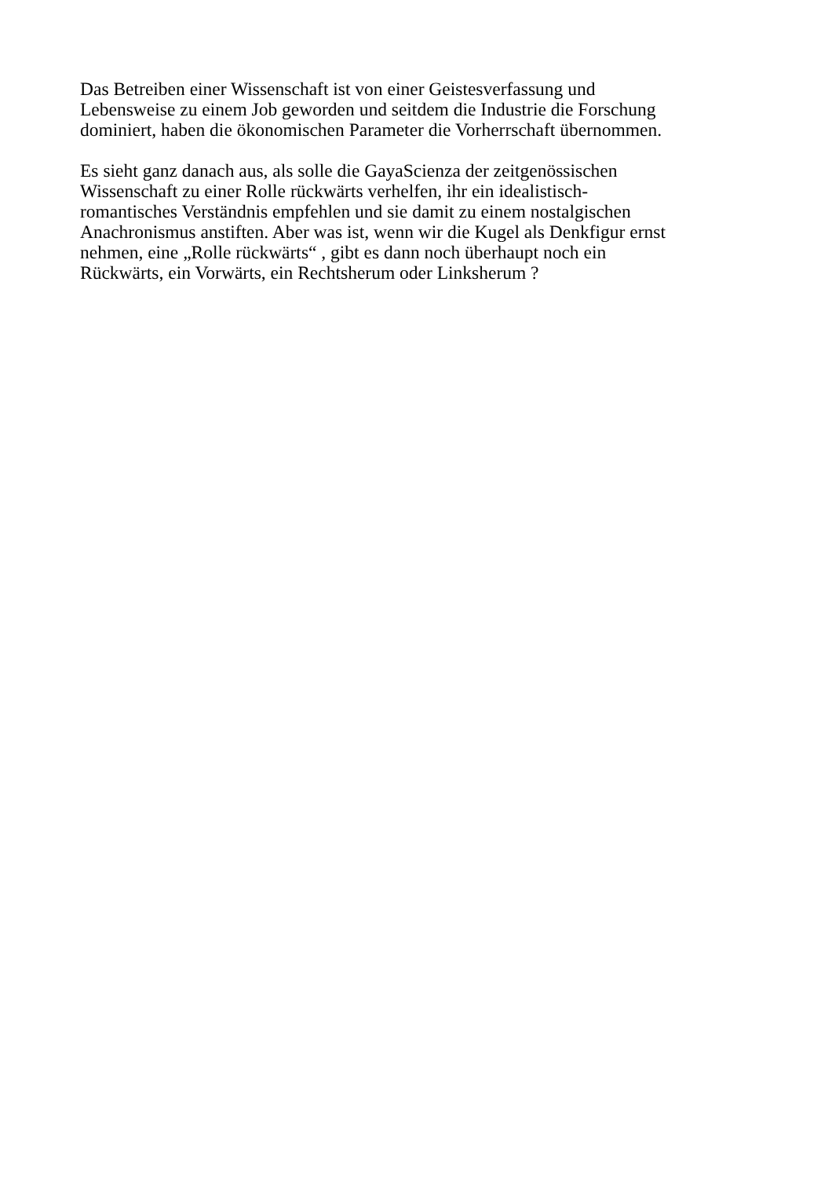Das Betreiben einer Wissenschaft ist von einer Geistesverfassung und
Lebensweise zu einem Job geworden und seitdem die Industrie die Forschung
dominiert, haben die ökonomischen Parameter die Vorherrschaft übernommen.
Es sieht ganz danach aus, als solle die GayaScienza der zeitgenössischen
Wissenschaft zu einer Rolle rückwärts verhelfen, ihr ein idealistisch-
romantisches Verständnis empfehlen und sie damit zu einem nostalgischen
Anachronismus anstiften. Aber was ist, wenn wir die Kugel als Denkfigur ernst
nehmen, eine „Rolle rückwärts“ , gibt es dann noch überhaupt noch ein
Rückwärts, ein Vorwärts, ein Rechtsherum oder Linksherum ?